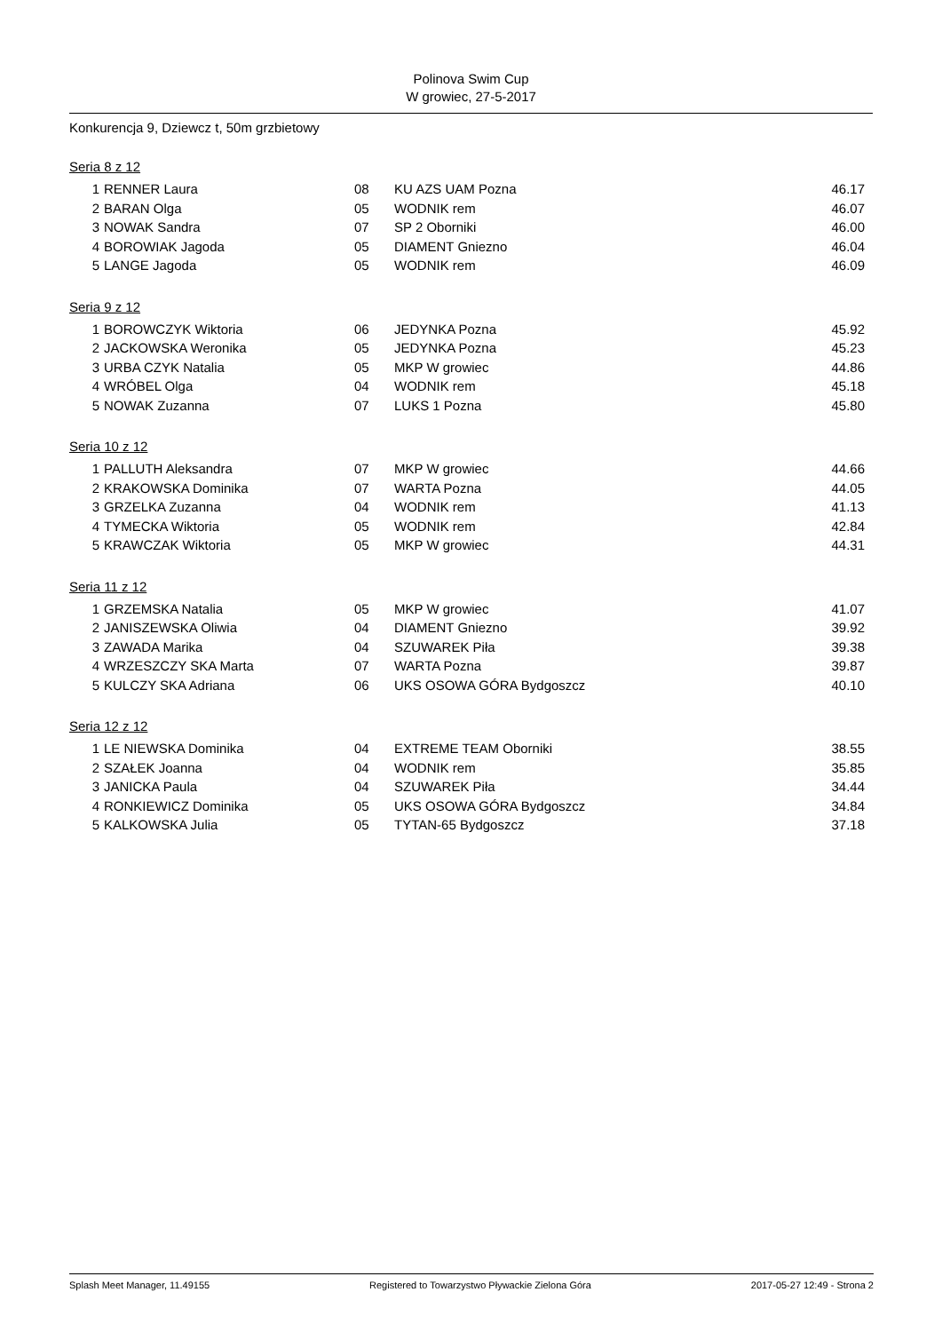Polinova Swim Cup
W growiec, 27-5-2017
Konkurencja 9, Dziewcz t, 50m grzbietowy
Seria 8 z 12
| 1 | RENNER Laura | 08 | KU AZS UAM Pozna | 46.17 |
| 2 | BARAN Olga | 05 | WODNIK rem | 46.07 |
| 3 | NOWAK Sandra | 07 | SP 2 Oborniki | 46.00 |
| 4 | BOROWIAK Jagoda | 05 | DIAMENT Gniezno | 46.04 |
| 5 | LANGE Jagoda | 05 | WODNIK rem | 46.09 |
Seria 9 z 12
| 1 | BOROWCZYK Wiktoria | 06 | JEDYNKA Pozna | 45.92 |
| 2 | JACKOWSKA Weronika | 05 | JEDYNKA Pozna | 45.23 |
| 3 | URBA CZYK Natalia | 05 | MKP W growiec | 44.86 |
| 4 | WRÓBEL Olga | 04 | WODNIK rem | 45.18 |
| 5 | NOWAK Zuzanna | 07 | LUKS 1 Pozna | 45.80 |
Seria 10 z 12
| 1 | PALLUTH Aleksandra | 07 | MKP W growiec | 44.66 |
| 2 | KRAKOWSKA Dominika | 07 | WARTA Pozna | 44.05 |
| 3 | GRZELKA Zuzanna | 04 | WODNIK rem | 41.13 |
| 4 | TYMECKA Wiktoria | 05 | WODNIK rem | 42.84 |
| 5 | KRAWCZAK Wiktoria | 05 | MKP W growiec | 44.31 |
Seria 11 z 12
| 1 | GRZEMSKA Natalia | 05 | MKP W growiec | 41.07 |
| 2 | JANISZEWSKA Oliwia | 04 | DIAMENT Gniezno | 39.92 |
| 3 | ZAWADA Marika | 04 | SZUWAREK Piła | 39.38 |
| 4 | WRZESZCZY SKA Marta | 07 | WARTA Pozna | 39.87 |
| 5 | KULCZY SKA Adriana | 06 | UKS OSOWA GÓRA Bydgoszcz | 40.10 |
Seria 12 z 12
| 1 | LE NIEWSKA Dominika | 04 | EXTREME TEAM Oborniki | 38.55 |
| 2 | SZAŁEK Joanna | 04 | WODNIK rem | 35.85 |
| 3 | JANICKA Paula | 04 | SZUWAREK Piła | 34.44 |
| 4 | RONKIEWICZ Dominika | 05 | UKS OSOWA GÓRA Bydgoszcz | 34.84 |
| 5 | KALKOWSKA Julia | 05 | TYTAN-65 Bydgoszcz | 37.18 |
Splash Meet Manager, 11.49155 Registered to Towarzystwo Pływackie Zielona Góra 2017-05-27 12:49 - Strona 2